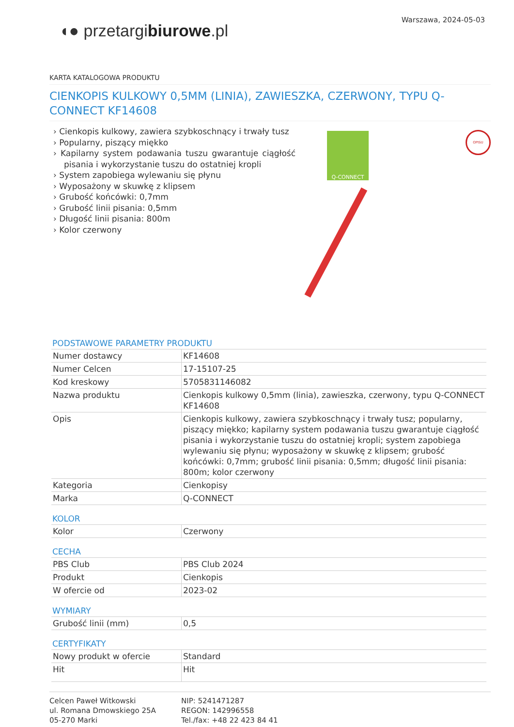◖● przetargibiurowe.pl
Warszawa, 2024-05-03
KARTA KATALOGOWA PRODUKTU
CIENKOPIS KULKOWY 0,5MM (LINIA), ZAWIESZKA, CZERWONY, TYPU Q-CONNECT KF14608
› Cienkopis kulkowy, zawiera szybkoschnący i trwały tusz
› Popularny, piszący miękko
› Kapilarny system podawania tuszu gwarantuje ciągłość pisania i wykorzystanie tuszu do ostatniej kropli
› System zapobiega wylewaniu się płynu
› Wyposażony w skuwkę z klipsem
› Grubość końcówki: 0,7mm
› Grubość linii pisania: 0,5mm
› Długość linii pisania: 800m
› Kolor czerwony
Q-CONNECT OPISU
PODSTAWOWE PARAMETRY PRODUKTU
| Numer dostawcy | KF14608 |
| Numer Celcen | 17-15107-25 |
| Kod kreskowy | 5705831146082 |
| Nazwa produktu | Cienkopis kulkowy 0,5mm (linia), zawieszka, czerwony, typu Q-CONNECT KF14608 |
| Opis | Cienkopis kulkowy, zawiera szybkoschnący i trwały tusz; popularny, piszący miękko; kapilarny system podawania tuszu gwarantuje ciągłość pisania i wykorzystanie tuszu do ostatniej kropli; system zapobiega wylewaniu się płynu; wyposażony w skuwkę z klipsem; grubość końcówki: 0,7mm; grubość linii pisania: 0,5mm; długość linii pisania: 800m; kolor czerwony |
| Kategoria | Cienkopisy |
| Marka | Q-CONNECT |
KOLOR
| Kolor | Czerwony |
CECHA
| PBS Club | PBS Club 2024 |
| Produkt | Cienkopis |
| W ofercie od | 2023-02 |
WYMIARY
| Grubość linii (mm) | 0,5 |
CERTYFIKATY
| Nowy produkt w ofercie | Standard |
| Hit | Hit |
Celcen Paweł Witkowski
ul. Romana Dmowskiego 25A
05-270 Marki
NIP: 5241471287
REGON: 142996558
Tel./fax: +48 22 423 84 41